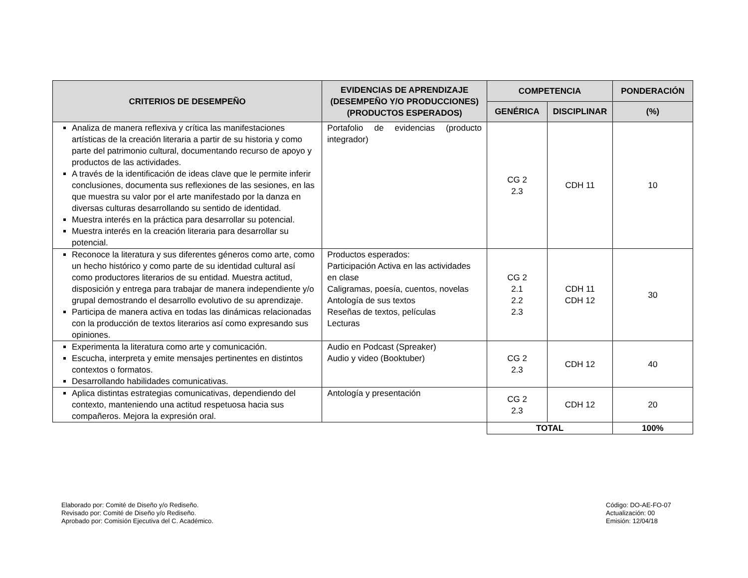| CRITERIOS DE DESEMPEÑO | EVIDENCIAS DE APRENDIZAJE (DESEMPEÑO Y/O PRODUCCIONES) (PRODUCTOS ESPERADOS) | COMPETENCIA | | PONDERACIÓN |
| --- | --- | --- | --- | --- |
| | | GENÉRICA | DISCIPLINAR | (%) |
| Analiza de manera reflexiva y crítica las manifestaciones artísticas de la creación literaria a partir de su historia y como parte del patrimonio cultural, documentando recurso de apoyo y productos de las actividades. A través de la identificación de ideas clave que le permite inferir conclusiones, documenta sus reflexiones de las sesiones, en las que muestra su valor por el arte manifestado por la danza en diversas culturas desarrollando su sentido de identidad. Muestra interés en la práctica para desarrollar su potencial. Muestra interés en la creación literaria para desarrollar su potencial. | Portafolio de evidencias (producto integrador) | CG 2 2.3 | CDH 11 | 10 |
| Reconoce la literatura y sus diferentes géneros como arte, como un hecho histórico y como parte de su identidad cultural así como productores literarios de su entidad. Muestra actitud, disposición y entrega para trabajar de manera independiente y/o grupal demostrando el desarrollo evolutivo de su aprendizaje. Participa de manera activa en todas las dinámicas relacionadas con la producción de textos literarios así como expresando sus opiniones. | Productos esperados: Participación Activa en las actividades en clase Caligramas, poesía, cuentos, novelas Antología de sus textos Reseñas de textos, películas Lecturas | CG 2 2.1 2.2 2.3 | CDH 11 CDH 12 | 30 |
| Experimenta la literatura como arte y comunicación. Escucha, interpreta y emite mensajes pertinentes en distintos contextos o formatos. Desarrollando habilidades comunicativas. | Audio en Podcast (Spreaker) Audio y video (Booktuber) | CG 2 2.3 | CDH 12 | 40 |
| Aplica distintas estrategias comunicativas, dependiendo del contexto, manteniendo una actitud respetuosa hacia sus compañeros. Mejora la expresión oral. | Antología y presentación | CG 2 2.3 | CDH 12 | 20 |
| | | TOTAL | | 100% |
Elaborado por: Comité de Diseño y/o Rediseño.
Revisado por: Comité de Diseño y/o Rediseño.
Aprobado por: Comisión Ejecutiva del C. Académico.
Código: DO-AE-FO-07
Actualización: 00
Emisión: 12/04/18